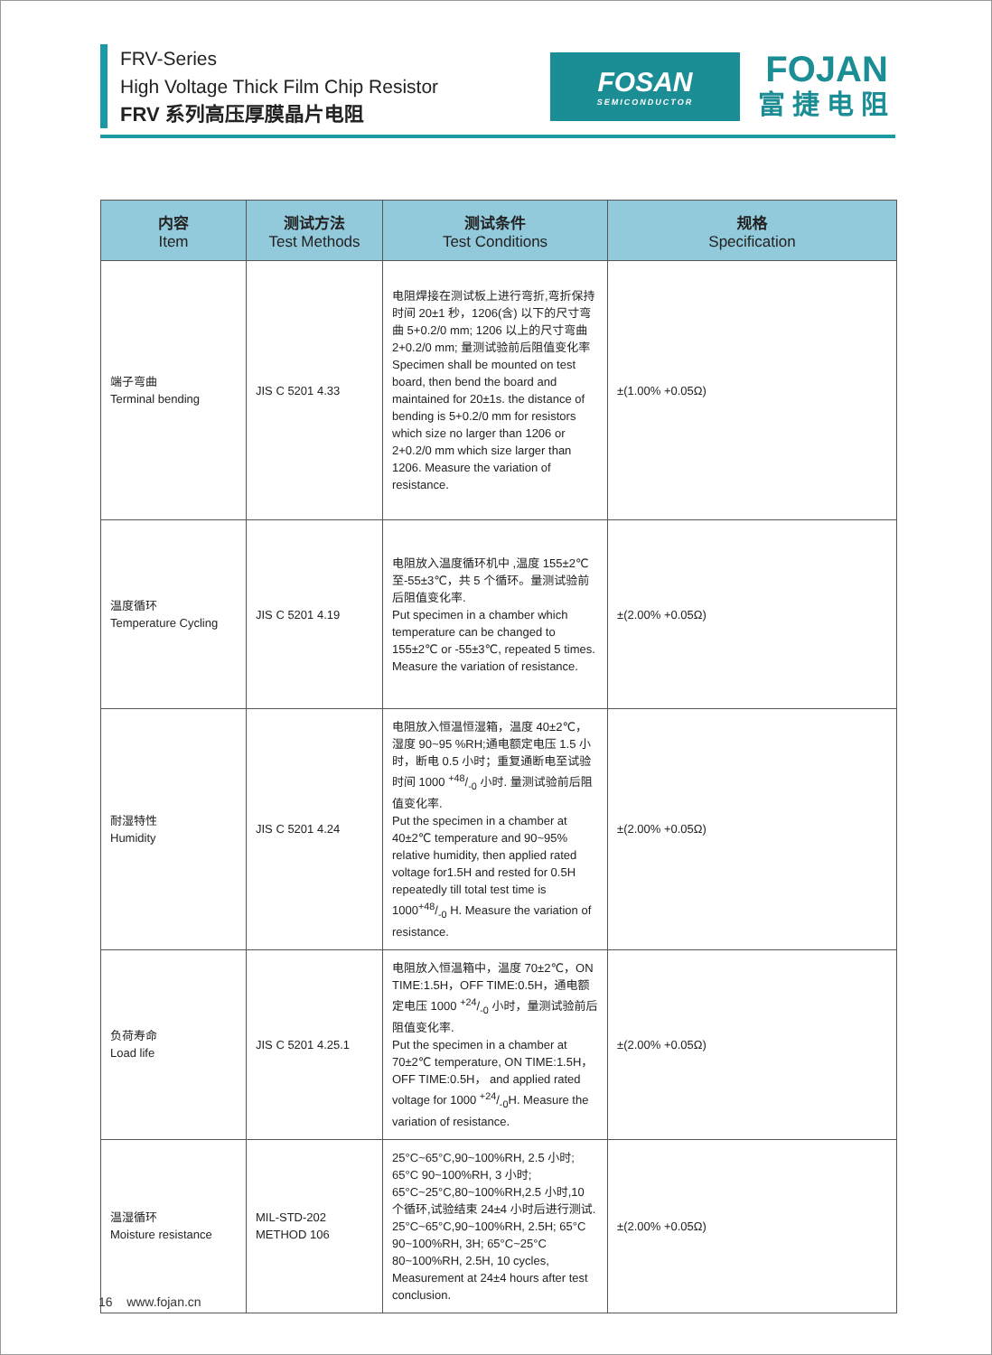FRV-Series
High Voltage Thick Film Chip Resistor
FRV 系列高压厚膜晶片电阻
FOSAN
SEMICONDUCTOR
FOJAN
富捷电阻
| 内容 Item | 测试方法 Test Methods | 测试条件 Test Conditions | 规格 Specification |
| --- | --- | --- | --- |
| 端子弯曲 Terminal bending | JIS C 5201 4.33 | 电阻焊接在测试板上进行弯折,弯折保持时间 20±1 秒，1206(含) 以下的尺寸弯曲 5+0.2/0 mm; 1206 以上的尺寸弯曲 2+0.2/0 mm; 量测试验前后阻值变化率 Specimen shall be mounted on test board, then bend the board and maintained for 20±1s. the distance of bending is 5+0.2/0 mm for resistors which size no larger than 1206 or 2+0.2/0 mm which size larger than 1206. Measure the variation of resistance. | ±(1.00% +0.05Ω) |
| 温度循环 Temperature Cycling | JIS C 5201 4.19 | 电阻放入温度循环机中 ,温度 155±2℃ 至-55±3℃，共 5 个循环。量测试验前后阻值变化率. Put specimen in a chamber which temperature can be changed to 155±2℃ or -55±3℃, repeated 5 times. Measure the variation of resistance. | ±(2.00% +0.05Ω) |
| 耐湿特性 Humidity | JIS C 5201 4.24 | 电阻放入恒温恒湿箱，温度 40±2℃，湿度 90~95 %RH;通电额定电压 1.5 小时，断电 0.5 小时；重复通断电至试验时间 1000 +48/-0 小时. 量测试验前后阻值变化率. Put the specimen in a chamber at 40±2℃ temperature and 90~95% relative humidity, then applied rated voltage for1.5H and rested for 0.5H repeatedly till total test time is 1000+48/-0 H. Measure the variation of resistance. | ±(2.00% +0.05Ω) |
| 负荷寿命 Load life | JIS C 5201 4.25.1 | 电阻放入恒温箱中，温度 70±2℃，ON TIME:1.5H，OFF TIME:0.5H，通电额定电压 1000 +24/-0 小时，量测试验前后阻值变化率. Put the specimen in a chamber at 70±2℃ temperature, ON TIME:1.5H， OFF TIME:0.5H， and applied rated voltage for 1000 +24/-0H. Measure the variation of resistance. | ±(2.00% +0.05Ω) |
| 温湿循环 Moisture resistance | MIL-STD-202 METHOD 106 | 25°C~65°C,90~100%RH, 2.5 小时; 65°C 90~100%RH, 3 小时; 65°C~25°C,80~100%RH,2.5 小时,10 个循环,试验结束 24±4 小时后进行测试. 25°C~65°C,90~100%RH, 2.5H; 65°C 90~100%RH, 3H; 65°C~25°C 80~100%RH, 2.5H, 10 cycles, Measurement at 24±4 hours after test conclusion. | ±(2.00% +0.05Ω) |
16 www.fojan.cn